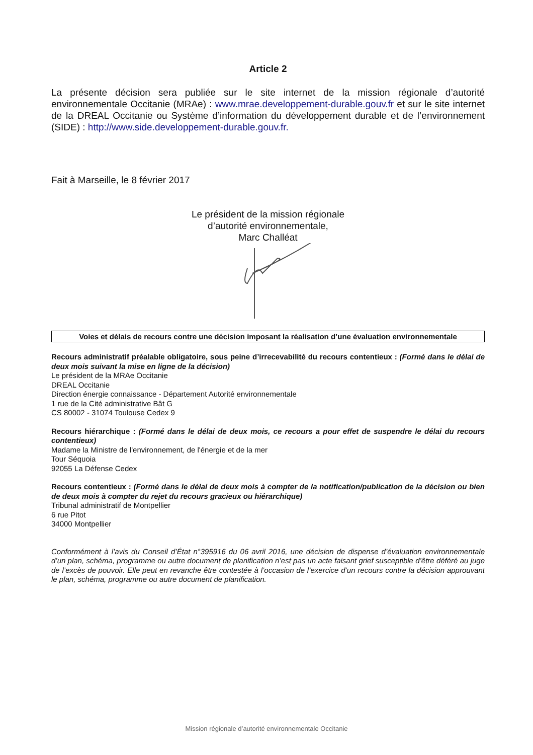Article 2
La présente décision sera publiée sur le site internet de la mission régionale d’autorité environnementale Occitanie (MRAe) : www.mrae.developpement-durable.gouv.fr et sur le site internet de la DREAL Occitanie ou Système d’information du développement durable et de l’environnement (SIDE) : http://www.side.developpement-durable.gouv.fr.
Fait à Marseille, le 8 février 2017
Le président de la mission régionale
d’autorité environnementale,
Marc Challéat
Voies et délais de recours contre une décision imposant la réalisation d’une évaluation environnementale
Recours administratif préalable obligatoire, sous peine d’irrecevabilité du recours contentieux : (Formé dans le délai de deux mois suivant la mise en ligne de la décision)
Le président de la MRAe Occitanie
DREAL Occitanie
Direction énergie connaissance - Département Autorité environnementale
1 rue de la Cité administrative Bât G
CS 80002 - 31074 Toulouse Cedex 9
Recours hiérarchique : (Formé dans le délai de deux mois, ce recours a pour effet de suspendre le délai du recours contentieux)
Madame la Ministre de l'environnement, de l'énergie et de la mer
Tour Séquoia
92055 La Défense Cedex
Recours contentieux : (Formé dans le délai de deux mois à compter de la notification/publication de la décision ou bien de deux mois à compter du rejet du recours gracieux ou hiérarchique)
Tribunal administratif de Montpellier
6 rue Pitot
34000 Montpellier
Conformément à l’avis du Conseil d’État n°395916 du 06 avril 2016, une décision de dispense d’évaluation environnementale d’un plan, schéma, programme ou autre document de planification n’est pas un acte faisant grief susceptible d’être déféré au juge de l’excès de pouvoir. Elle peut en revanche être contestée à l’occasion de l’exercice d’un recours contre la décision approuvant le plan, schéma, programme ou autre document de planification.
Mission régionale d’autorité environnementale Occitanie